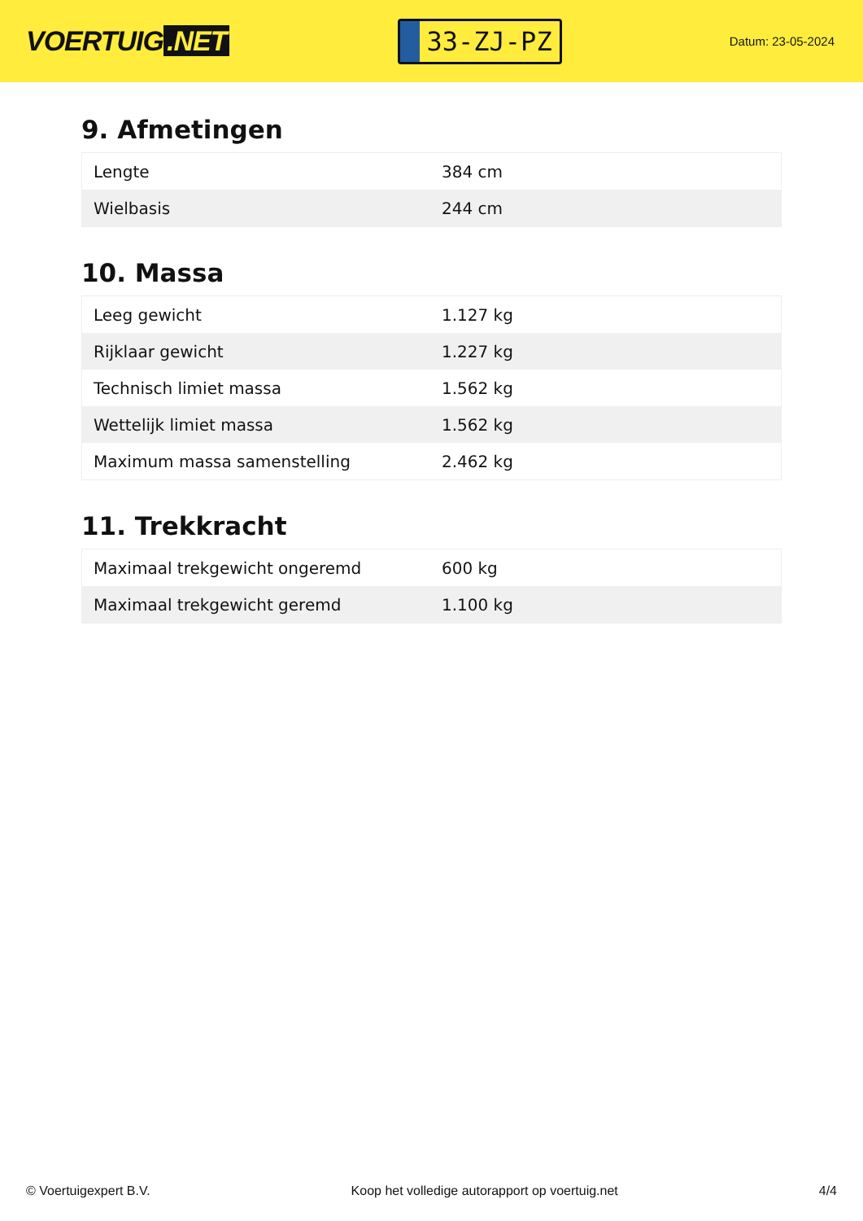VOERTUIG.NET
33-ZJ-PZ
Datum: 23-05-2024
9. Afmetingen
| Lengte | 384 cm |
| Wielbasis | 244 cm |
10. Massa
| Leeg gewicht | 1.127 kg |
| Rijklaar gewicht | 1.227 kg |
| Technisch limiet massa | 1.562 kg |
| Wettelijk limiet massa | 1.562 kg |
| Maximum massa samenstelling | 2.462 kg |
11. Trekkracht
| Maximaal trekgewicht ongeremd | 600 kg |
| Maximaal trekgewicht geremd | 1.100 kg |
© Voertuigexpert B.V. Koop het volledige autorapport op voertuig.net 4/4